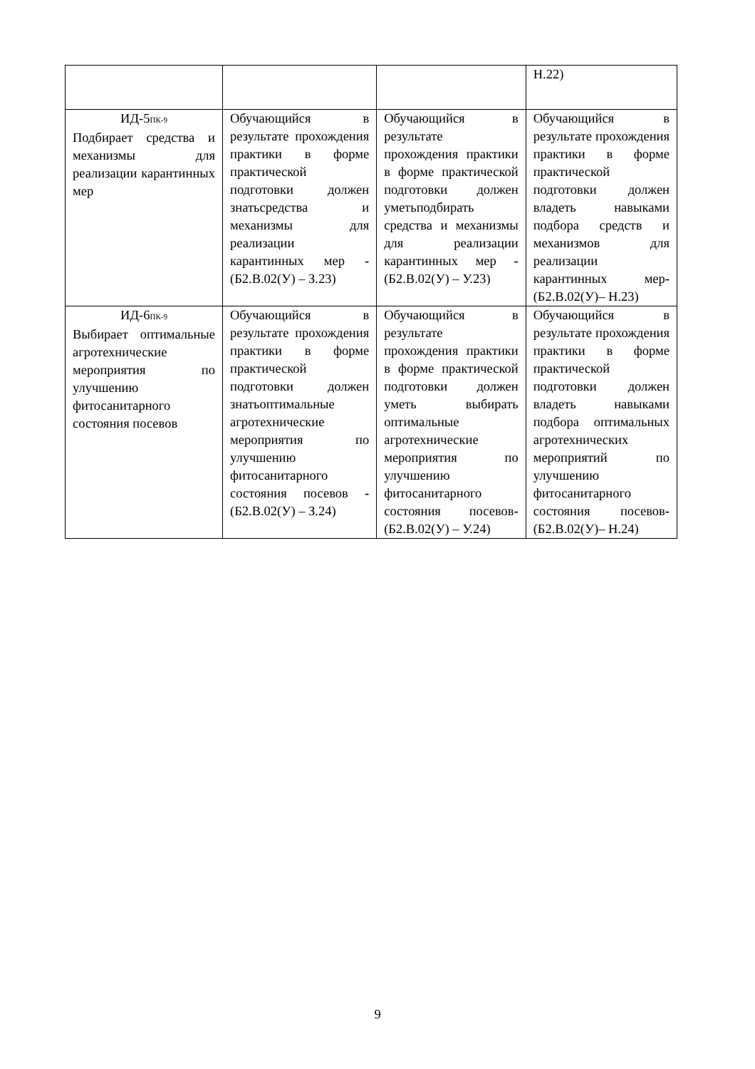| | | | Н.22) |
| ИД-5<sub>ПК-9</sub> Подбирает средства и механизмы для реализации карантинных мер | Обучающийся в результате прохождения практики в форме практической подготовки должен знатьсредства и механизмы для реализации карантинных мер - (Б2.В.02(У) – З.23) | Обучающийся в результате прохождения практики в форме практической подготовки должен уметьподбирать средства и механизмы для реализации карантинных мер - (Б2.В.02(У) – У.23) | Обучающийся в результате прохождения практики в форме практической подготовки должен владеть навыками подбора средств и механизмов для реализации карантинных мер - (Б2.В.02(У)– Н.23) |
| ИД-6<sub>ПК-9</sub> Выбирает оптимальные агротехнические мероприятия по улучшению фитосанитарного состояния посевов | Обучающийся в результате прохождения практики в форме практической подготовки должен знатьоптимальные агротехнические мероприятия по улучшению фитосанитарного состояния посевов - (Б2.В.02(У) – З.24) | Обучающийся в результате прохождения практики в форме практической подготовки должен уметь выбирать оптимальные агротехнические мероприятия по улучшению фитосанитарного состояния посевов - (Б2.В.02(У) – У.24) | Обучающийся в результате прохождения практики в форме практической подготовки должен владеть навыками подбора оптимальных агротехнических мероприятий по улучшению фитосанитарного состояния посевов - (Б2.В.02(У)– Н.24) |
9